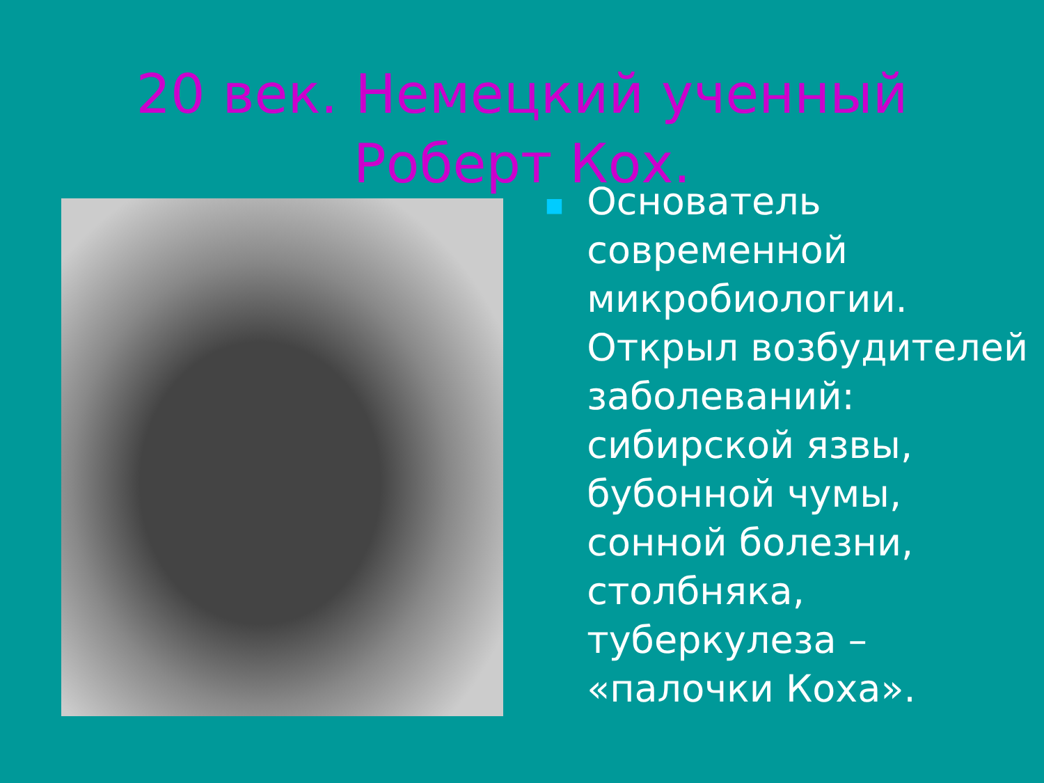20 век. Немецкий ученный
Роберт Кох.
■ Основатель современной микробиологии. Открыл возбудителей заболеваний: сибирской язвы, бубонной чумы, сонной болезни, столбняка, туберкулеза – «палочки Коха».